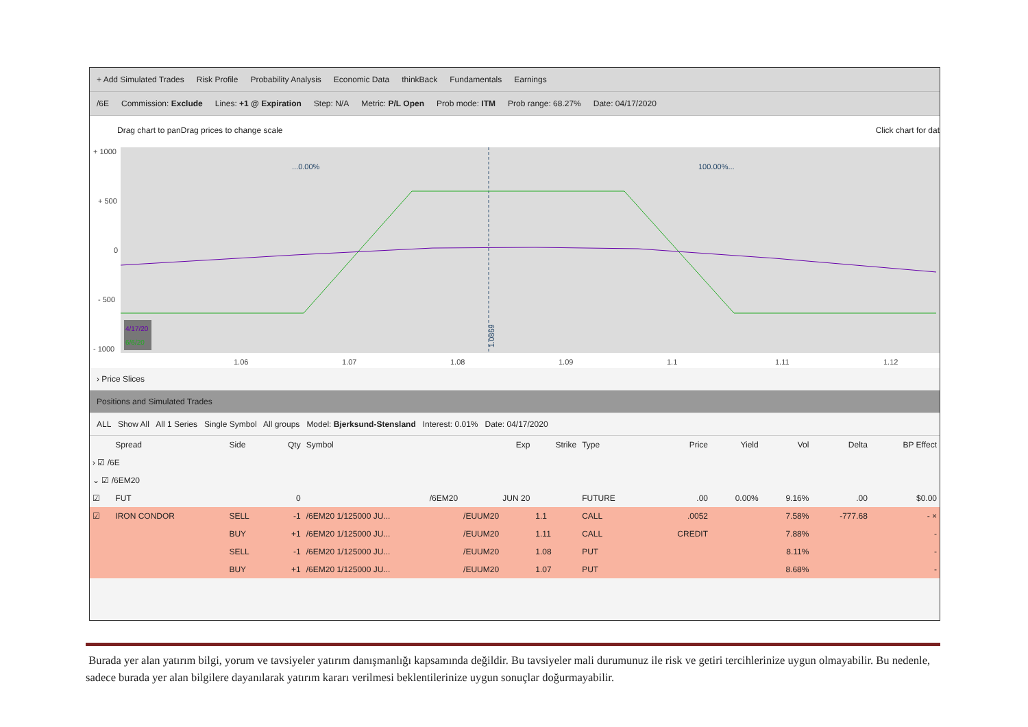+ Add Simulated Trades Risk Profile Probability Analysis Economic Data thinkBack Fundamentals Earnings
/6E Commission: Exclude Lines: +1 @ Expiration Step: N/A Metric: P/L Open Prob mode: ITM Prob range: 68.27% Date: 04/17/2020
Drag chart to panDrag prices to change scale Click chart for dat
+ 1000
+ 500
0
- 500
- 1000
1.06
1.07
1.08
1.09
1.1
1.11
1.12
...0.00%
100.00%...
1.0869
4/17/20
6/6/20
› Price Slices
Positions and Simulated Trades
ALL Show All All 1 Series Single Symbol All groups Model: Bjerksund-Stensland Interest: 0.01% Date: 04/17/2020
| | Spread | Side | Qty | Symbol | Exp | Strike | Type | Price | Yield | Vol | Delta | BP Effect |
| --- | --- | --- | --- | --- | --- | --- | --- | --- | --- | --- | --- | --- |
| › ☑ /6E | | | | | | | | | | | | |
| ⌄ ☑ /6EM20 | | | | | | | | | | | | |
| ☑ | FUT | | 0 | /6EM20 | JUN 20 | | FUTURE | .00 | 0.00% | 9.16% | .00 | $0.00 |
| ☑ | IRON CONDOR | SELL | -1 | /6EM20 1/125000 JU... | /EUUM20 | 1.1 | CALL | .0052 | | 7.58% | -777.68 | - × |
| | | BUY | +1 | /6EM20 1/125000 JU... | /EUUM20 | 1.11 | CALL | CREDIT | | 7.88% | | - |
| | | SELL | -1 | /6EM20 1/125000 JU... | /EUUM20 | 1.08 | PUT | | | 8.11% | | - |
| | | BUY | +1 | /6EM20 1/125000 JU... | /EUUM20 | 1.07 | PUT | | | 8.68% | | - |
Burada yer alan yatırım bilgi, yorum ve tavsiyeler yatırım danışmanlığı kapsamında değildir. Bu tavsiyeler mali durumunuz ile risk ve getiri tercihlerinize uygun olmayabilir. Bu nedenle, sadece burada yer alan bilgilere dayanılarak yatırım kararı verilmesi beklentilerinize uygun sonuçlar doğurmayabilir.